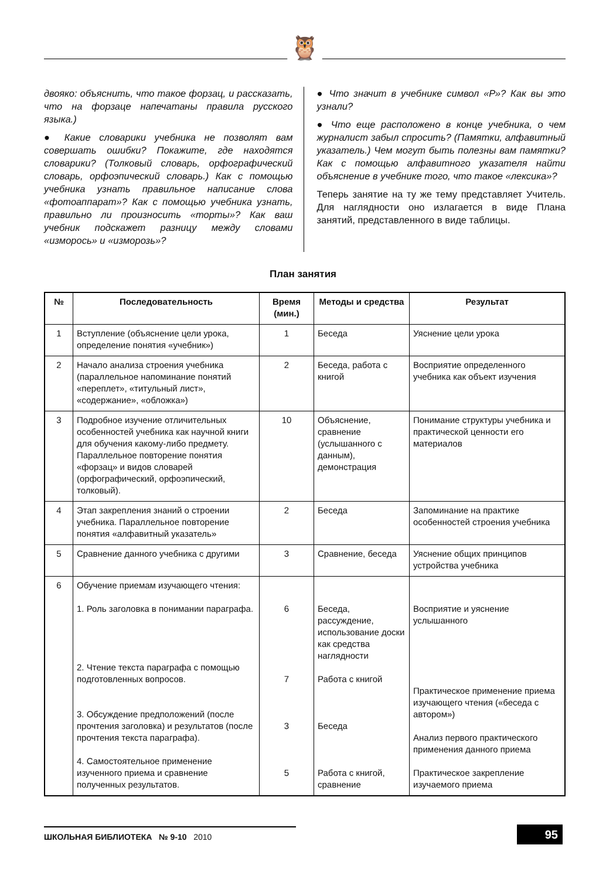🦉
двояко: объяснить, что такое форзац, и рассказать, что на форзаце напечатаны правила русского языка.)
● Какие словарики учебника не позволят вам совершать ошибки? Покажите, где находятся словарики? (Толковый словарь, орфографический словарь, орфоэпический словарь.) Как с помощью учебника узнать правильное написание слова «фотоаппарат»? Как с помощью учебника узнать, правильно ли произносить «торты»? Как ваш учебник подскажет разницу между словами «изморось» и «изморозь»?
● Что значит в учебнике символ «Р»? Как вы это узнали?
● Что еще расположено в конце учебника, о чем журналист забыл спросить? (Памятки, алфавитный указатель.) Чем могут быть полезны вам памятки? Как с помощью алфавитного указателя найти объяснение в учебнике того, что такое «лексика»?
Теперь занятие на ту же тему представляет Учитель. Для наглядности оно излагается в виде Плана занятий, представленного в виде таблицы.
План занятия
| № | Последовательность | Время (мин.) | Методы и средства | Результат |
| --- | --- | --- | --- | --- |
| 1 | Вступление (объяснение цели урока, определение понятия «учебник») | 1 | Беседа | Уяснение цели урока |
| 2 | Начало анализа строения учебника (параллельное напоминание понятий «переплет», «титульный лист», «содержание», «обложка») | 2 | Беседа, работа с книгой | Восприятие определенного учебника как объект изучения |
| 3 | Подробное изучение отличительных особенностей учебника как научной книги для обучения какому-либо предмету. Параллельное повторение понятия «форзац» и видов словарей (орфографический, орфоэпический, толковый). | 10 | Объяснение, сравнение (услышанного с данным), демонстрация | Понимание структуры учебника и практической ценности его материалов |
| 4 | Этап закрепления знаний о строении учебника. Параллельное повторение понятия «алфавитный указатель» | 2 | Беседа | Запоминание на практике особенностей строения учебника |
| 5 | Сравнение данного учебника с другими | 3 | Сравнение, беседа | Уяснение общих принципов устройства учебника |
| 6 | Обучение приемам изучающего чтения: 1. Роль заголовка в понимании параграфа. 2. Чтение текста параграфа с помощью подготовленных вопросов. 3. Обсуждение предположений (после прочтения заголовка) и результатов (после прочтения текста параграфа). 4. Самостоятельное применение изученного приема и сравнение полученных результатов. | 6 7 3 5 | Беседа, рассуждение, использование доски как средства наглядности Работа с книгой Беседа Работа с книгой, сравнение | Восприятие и уяснение услышанного Практическое применение приема изучающего чтения («беседа с автором») Анализ первого практического применения данного приема Практическое закрепление изучаемого приема |
ШКОЛЬНАЯ БИБЛИОТЕКА № 9-10 2010 95